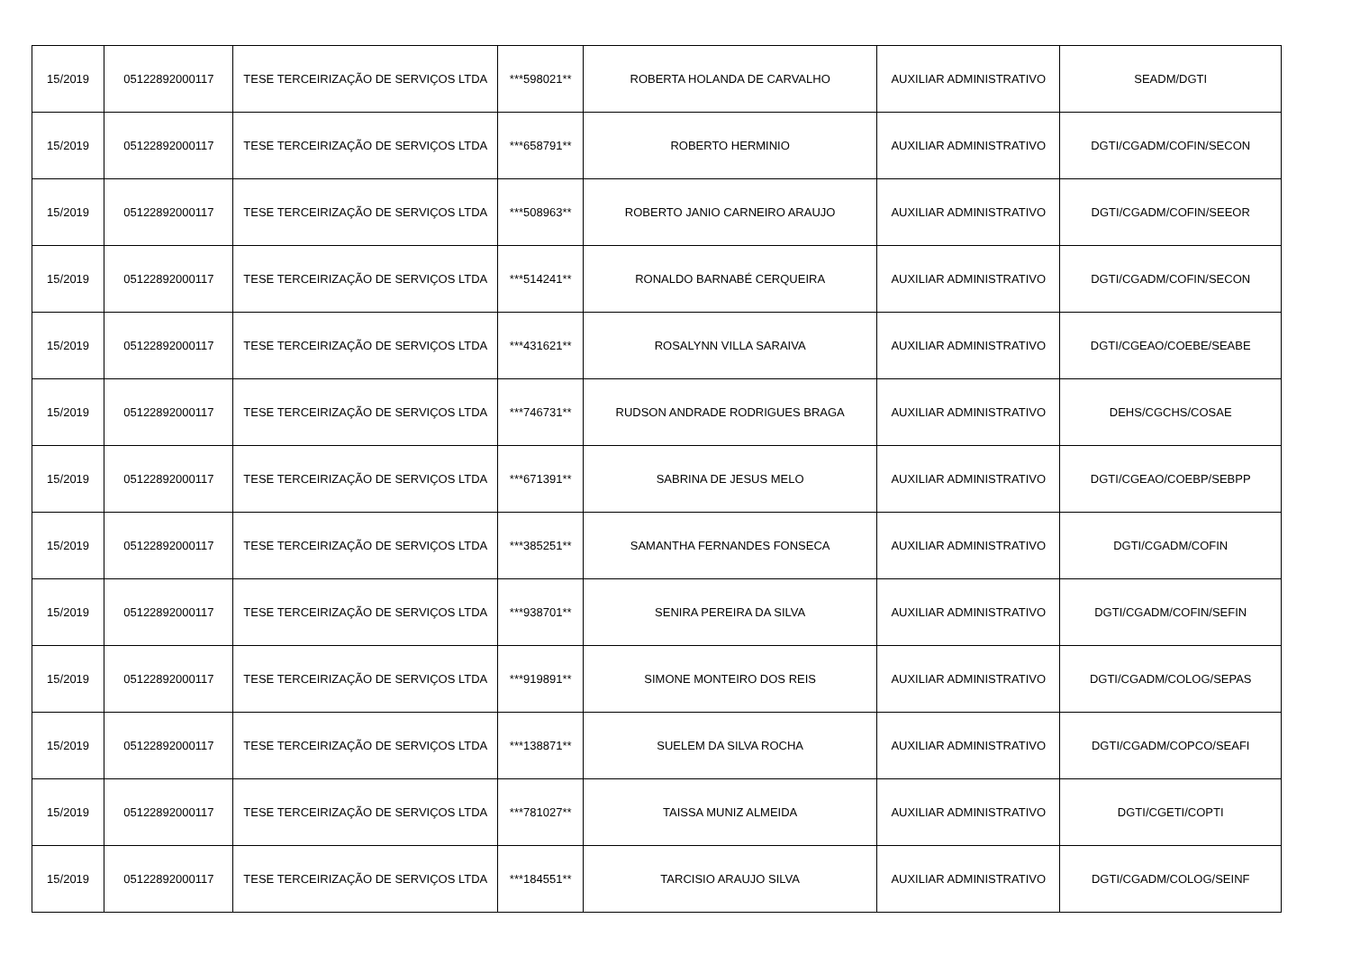| 15/2019 | 05122892000117 | TESE TERCEIRIZAÇÃO DE SERVIÇOS LTDA | ***598021** | ROBERTA HOLANDA DE CARVALHO | AUXILIAR ADMINISTRATIVO | SEADM/DGTI |
| 15/2019 | 05122892000117 | TESE TERCEIRIZAÇÃO DE SERVIÇOS LTDA | ***658791** | ROBERTO HERMINIO | AUXILIAR ADMINISTRATIVO | DGTI/CGADM/COFIN/SECON |
| 15/2019 | 05122892000117 | TESE TERCEIRIZAÇÃO DE SERVIÇOS LTDA | ***508963** | ROBERTO JANIO CARNEIRO ARAUJO | AUXILIAR ADMINISTRATIVO | DGTI/CGADM/COFIN/SEEOR |
| 15/2019 | 05122892000117 | TESE TERCEIRIZAÇÃO DE SERVIÇOS LTDA | ***514241** | RONALDO BARNABÉ CERQUEIRA | AUXILIAR ADMINISTRATIVO | DGTI/CGADM/COFIN/SECON |
| 15/2019 | 05122892000117 | TESE TERCEIRIZAÇÃO DE SERVIÇOS LTDA | ***431621** | ROSALYNN VILLA SARAIVA | AUXILIAR ADMINISTRATIVO | DGTI/CGEAO/COEBE/SEABE |
| 15/2019 | 05122892000117 | TESE TERCEIRIZAÇÃO DE SERVIÇOS LTDA | ***746731** | RUDSON ANDRADE RODRIGUES BRAGA | AUXILIAR ADMINISTRATIVO | DEHS/CGCHS/COSAE |
| 15/2019 | 05122892000117 | TESE TERCEIRIZAÇÃO DE SERVIÇOS LTDA | ***671391** | SABRINA DE JESUS MELO | AUXILIAR ADMINISTRATIVO | DGTI/CGEAO/COEBP/SEBPP |
| 15/2019 | 05122892000117 | TESE TERCEIRIZAÇÃO DE SERVIÇOS LTDA | ***385251** | SAMANTHA FERNANDES FONSECA | AUXILIAR ADMINISTRATIVO | DGTI/CGADM/COFIN |
| 15/2019 | 05122892000117 | TESE TERCEIRIZAÇÃO DE SERVIÇOS LTDA | ***938701** | SENIRA PEREIRA DA SILVA | AUXILIAR ADMINISTRATIVO | DGTI/CGADM/COFIN/SEFIN |
| 15/2019 | 05122892000117 | TESE TERCEIRIZAÇÃO DE SERVIÇOS LTDA | ***919891** | SIMONE MONTEIRO DOS REIS | AUXILIAR ADMINISTRATIVO | DGTI/CGADM/COLOG/SEPAS |
| 15/2019 | 05122892000117 | TESE TERCEIRIZAÇÃO DE SERVIÇOS LTDA | ***138871** | SUELEM DA SILVA ROCHA | AUXILIAR ADMINISTRATIVO | DGTI/CGADM/COPCO/SEAFI |
| 15/2019 | 05122892000117 | TESE TERCEIRIZAÇÃO DE SERVIÇOS LTDA | ***781027** | TAISSA MUNIZ ALMEIDA | AUXILIAR ADMINISTRATIVO | DGTI/CGETI/COPTI |
| 15/2019 | 05122892000117 | TESE TERCEIRIZAÇÃO DE SERVIÇOS LTDA | ***184551** | TARCISIO ARAUJO SILVA | AUXILIAR ADMINISTRATIVO | DGTI/CGADM/COLOG/SEINF |